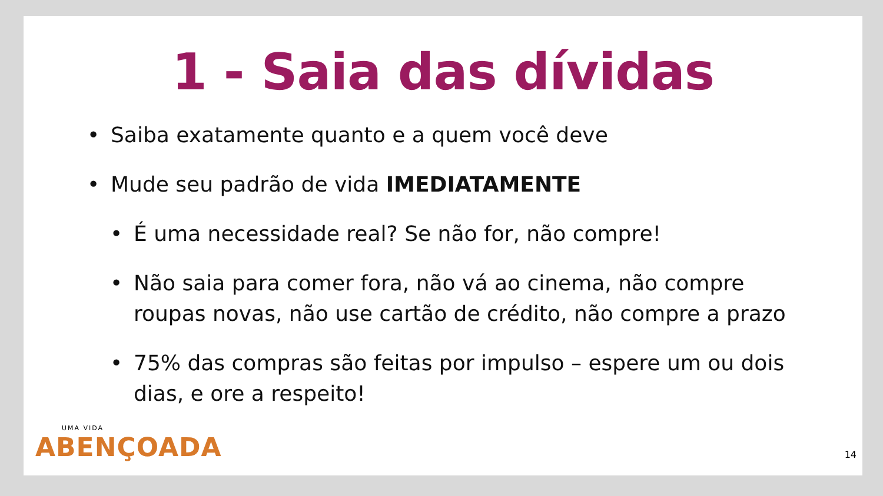1 - Saia das dívidas
• Saiba exatamente quanto e a quem você deve
• Mude seu padrão de vida IMEDIATAMENTE
• É uma necessidade real? Se não for, não compre!
• Não saia para comer fora, não vá ao cinema, não compre roupas novas, não use cartão de crédito, não compre a prazo
• 75% das compras são feitas por impulso – espere um ou dois dias, e ore a respeito!
UMA VIDA
ABENÇOADA
14